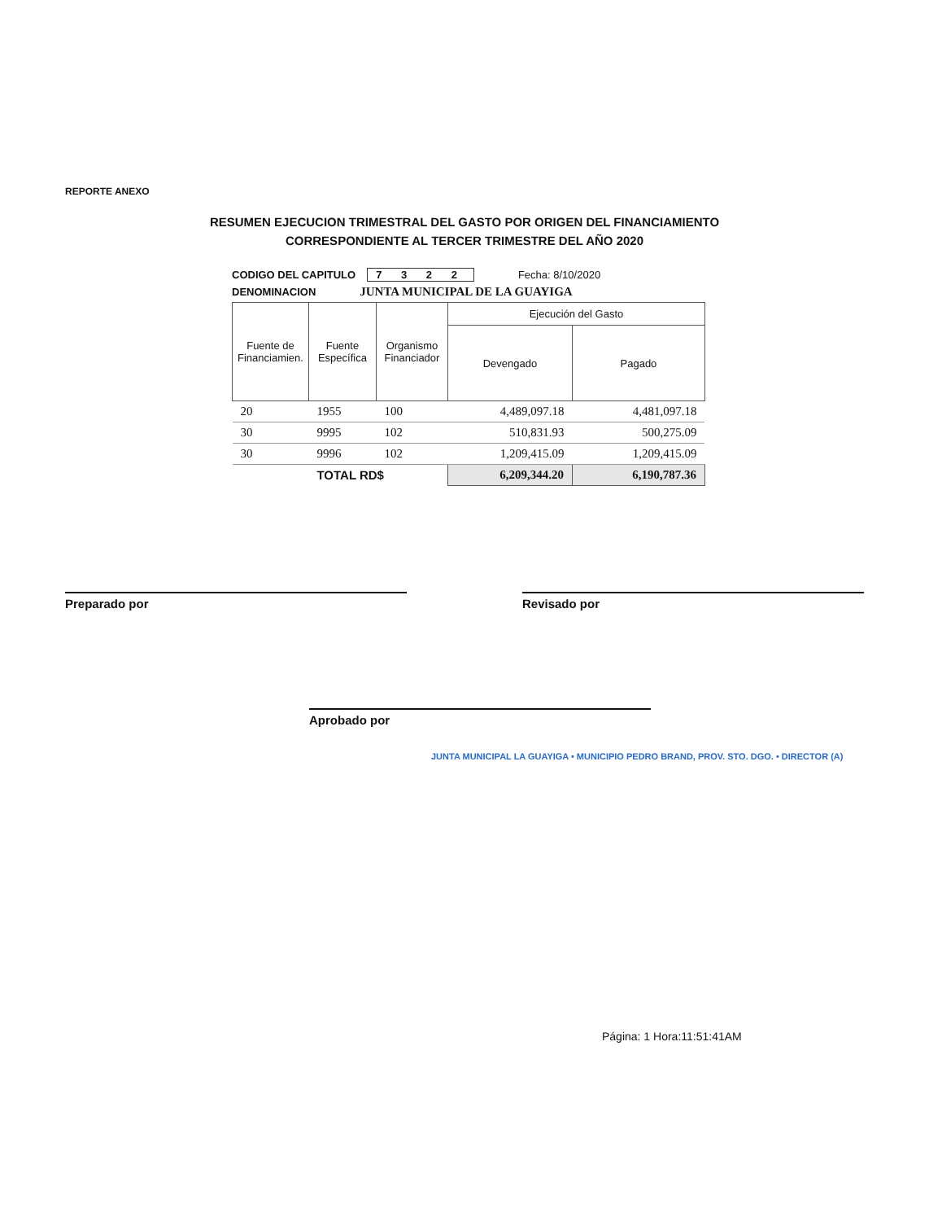REPORTE ANEXO
RESUMEN EJECUCION TRIMESTRAL DEL GASTO POR ORIGEN DEL FINANCIAMIENTO
CORRESPONDIENTE AL TERCER TRIMESTRE DEL AÑO 2020
CODIGO DEL CAPITULO 7 3 2 2 Fecha: 8/10/2020
DENOMINACION JUNTA MUNICIPAL DE LA GUAYIGA
| Fuente de Financiamien. | Fuente Específica | Organismo Financiador | Ejecución del Gasto | |
| --- | --- | --- | --- | --- |
| | | | Devengado | Pagado |
| 20 | 1955 | 100 | 4,489,097.18 | 4,481,097.18 |
| 30 | 9995 | 102 | 510,831.93 | 500,275.09 |
| 30 | 9996 | 102 | 1,209,415.09 | 1,209,415.09 |
| | TOTAL RD$ | | 6,209,344.20 | 6,190,787.36 |
Preparado por Revisado por
Aprobado por
JUNTA MUNICIPAL LA GUAYIGA • MUNICIPIO PEDRO BRAND, PROV. STO. DGO. • DIRECTOR (A)
Página: 1 Hora:11:51:41AM